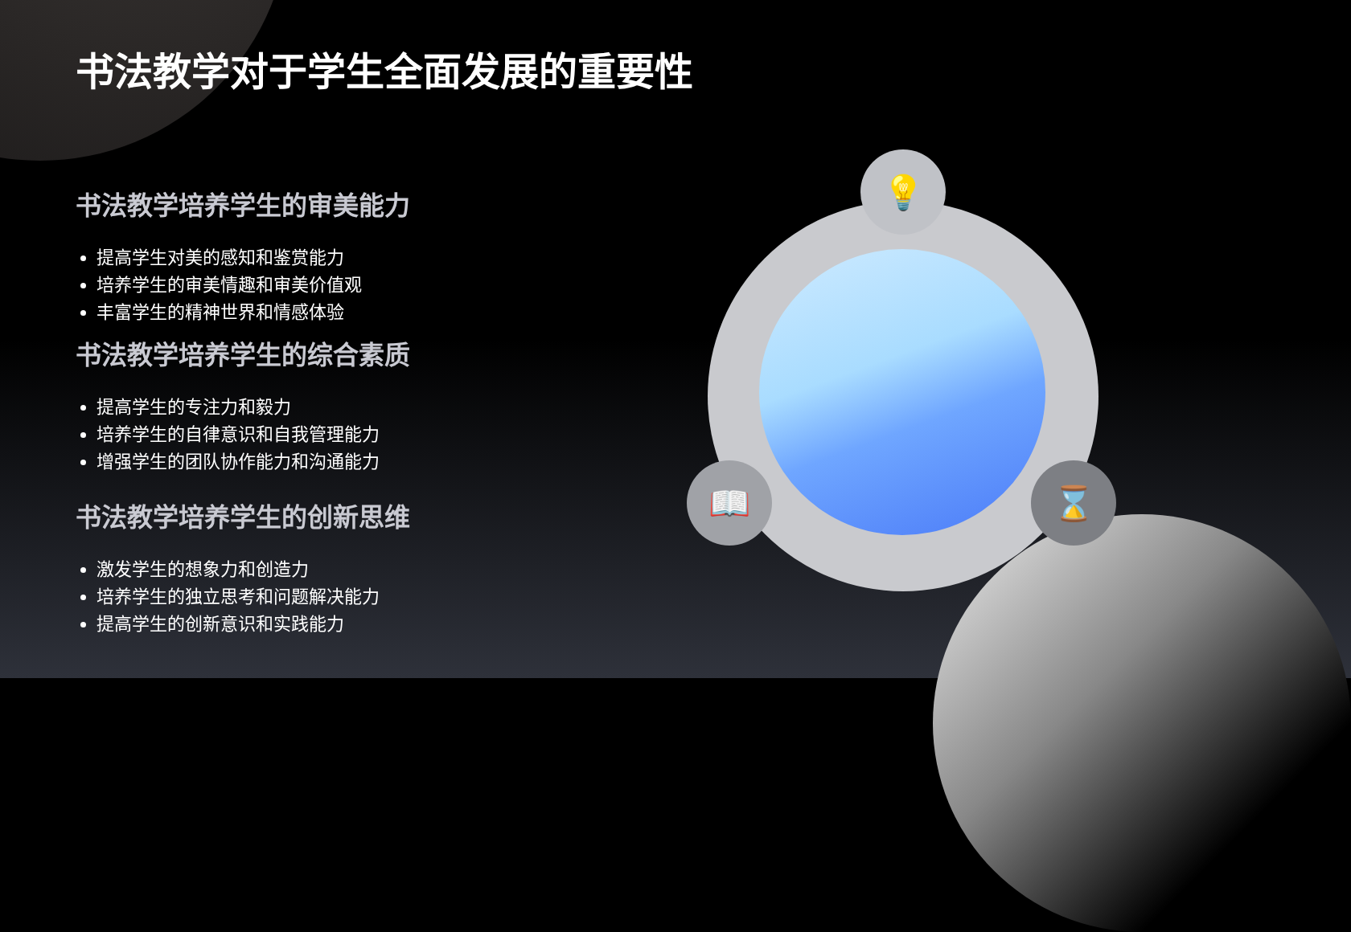💡
📖 ⌛
书法教学对于学生全面发展的重要性
书法教学培养学生的审美能力
提高学生对美的感知和鉴赏能力
培养学生的审美情趣和审美价值观
丰富学生的精神世界和情感体验
书法教学培养学生的综合素质
提高学生的专注力和毅力
培养学生的自律意识和自我管理能力
增强学生的团队协作能力和沟通能力
书法教学培养学生的创新思维
激发学生的想象力和创造力
培养学生的独立思考和问题解决能力
提高学生的创新意识和实践能力